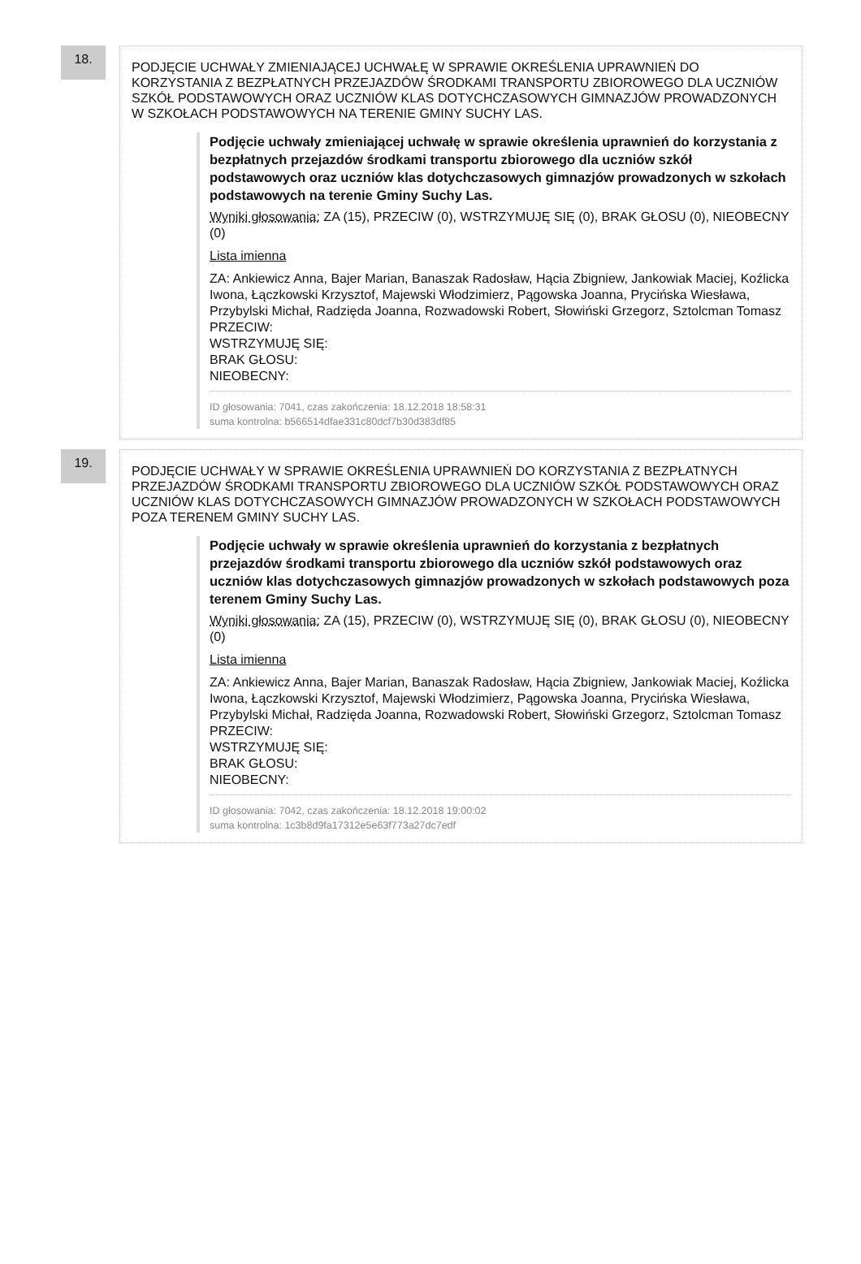18.
PODJĘCIE UCHWAŁY ZMIENIAJĄCEJ UCHWAŁĘ W SPRAWIE OKREŚLENIA UPRAWNIEŃ DO KORZYSTANIA Z BEZPŁATNYCH PRZEJAZDÓW ŚRODKAMI TRANSPORTU ZBIOROWEGO DLA UCZNIÓW SZKÓŁ PODSTAWOWYCH ORAZ UCZNIÓW KLAS DOTYCHCZASOWYCH GIMNAZJÓW PROWADZONYCH W SZKOŁACH PODSTAWOWYCH NA TERENIE GMINY SUCHY LAS.
Podjęcie uchwały zmieniającej uchwałę w sprawie określenia uprawnień do korzystania z bezpłatnych przejazdów środkami transportu zbiorowego dla uczniów szkół podstawowych oraz uczniów klas dotychczasowych gimnazjów prowadzonych w szkołach podstawowych na terenie Gminy Suchy Las.
Wyniki głosowania: ZA (15), PRZECIW (0), WSTRZYMUJĘ SIĘ (0), BRAK GŁOSU (0), NIEOBECNY (0)
Lista imienna
ZA: Ankiewicz Anna, Bajer Marian, Banaszak Radosław, Hącia Zbigniew, Jankowiak Maciej, Koźlicka Iwona, Łączkowski Krzysztof, Majewski Włodzimierz, Pągowska Joanna, Prycińska Wiesława, Przybylski Michał, Radzięda Joanna, Rozwadowski Robert, Słowiński Grzegorz, Sztolcman Tomasz
PRZECIW:
WSTRZYMUJĘ SIĘ:
BRAK GŁOSU:
NIEOBECNY:
ID głosowania: 7041, czas zakończenia: 18.12.2018 18:58:31
suma kontrolna: b566514dfae331c80dcf7b30d383df85
19.
PODJĘCIE UCHWAŁY W SPRAWIE OKREŚLENIA UPRAWNIEŃ DO KORZYSTANIA Z BEZPŁATNYCH PRZEJAZDÓW ŚRODKAMI TRANSPORTU ZBIOROWEGO DLA UCZNIÓW SZKÓŁ PODSTAWOWYCH ORAZ UCZNIÓW KLAS DOTYCHCZASOWYCH GIMNAZJÓW PROWADZONYCH W SZKOŁACH PODSTAWOWYCH POZA TERENEM GMINY SUCHY LAS.
Podjęcie uchwały w sprawie określenia uprawnień do korzystania z bezpłatnych przejazdów środkami transportu zbiorowego dla uczniów szkół podstawowych oraz uczniów klas dotychczasowych gimnazjów prowadzonych w szkołach podstawowych poza terenem Gminy Suchy Las.
Wyniki głosowania: ZA (15), PRZECIW (0), WSTRZYMUJĘ SIĘ (0), BRAK GŁOSU (0), NIEOBECNY (0)
Lista imienna
ZA: Ankiewicz Anna, Bajer Marian, Banaszak Radosław, Hącia Zbigniew, Jankowiak Maciej, Koźlicka Iwona, Łączkowski Krzysztof, Majewski Włodzimierz, Pągowska Joanna, Prycińska Wiesława, Przybylski Michał, Radzięda Joanna, Rozwadowski Robert, Słowiński Grzegorz, Sztolcman Tomasz
PRZECIW:
WSTRZYMUJĘ SIĘ:
BRAK GŁOSU:
NIEOBECNY:
ID głosowania: 7042, czas zakończenia: 18.12.2018 19:00:02
suma kontrolna: 1c3b8d9fa17312e5e63f773a27dc7edf